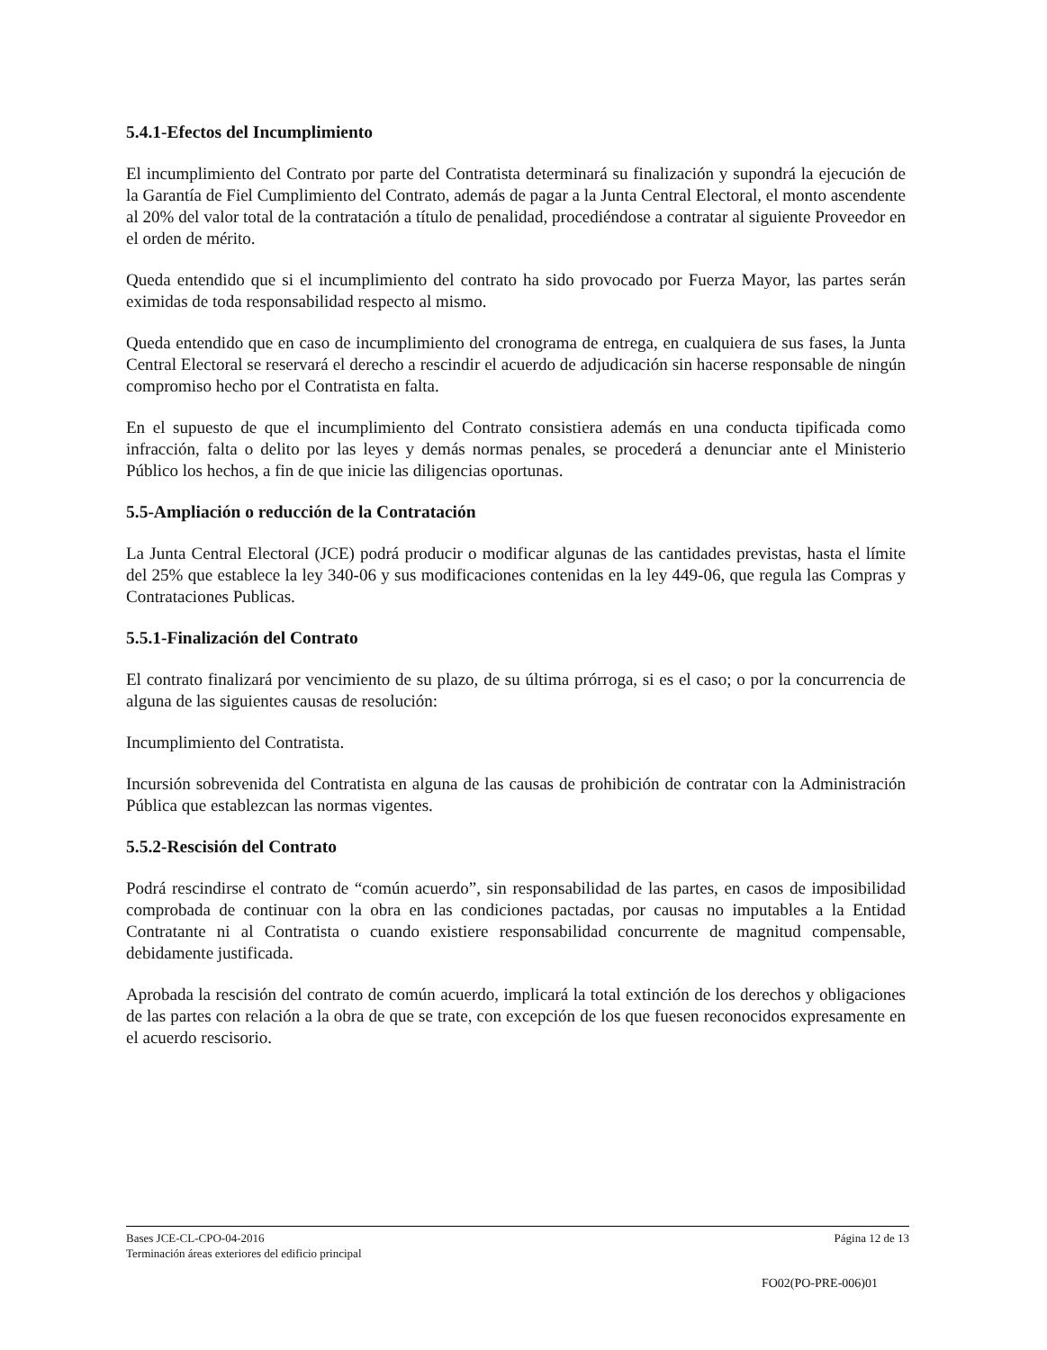5.4.1-Efectos del Incumplimiento
El incumplimiento del Contrato por parte del Contratista determinará su finalización y supondrá la ejecución de la Garantía de Fiel Cumplimiento del Contrato, además de pagar a la Junta Central Electoral, el monto ascendente al 20% del valor total de la contratación a título de penalidad, procediéndose a contratar al siguiente Proveedor en el orden de mérito.
Queda entendido que si el incumplimiento del contrato ha sido provocado por Fuerza Mayor, las partes serán eximidas de toda responsabilidad respecto al mismo.
Queda entendido que en caso de incumplimiento del cronograma de entrega, en cualquiera de sus fases, la Junta Central Electoral se reservará el derecho a rescindir el acuerdo de adjudicación sin hacerse responsable de ningún compromiso hecho por el Contratista en falta.
En el supuesto de que el incumplimiento del Contrato consistiera además en una conducta tipificada como infracción, falta o delito por las leyes y demás normas penales, se procederá a denunciar ante el Ministerio Público los hechos, a fin de que inicie las diligencias oportunas.
5.5-Ampliación o reducción de la Contratación
La Junta Central Electoral (JCE) podrá producir o modificar algunas de las cantidades previstas, hasta el límite del 25% que establece la ley 340-06 y sus modificaciones contenidas en la ley 449-06, que regula las Compras y Contrataciones Publicas.
5.5.1-Finalización del Contrato
El contrato finalizará por vencimiento de su plazo, de su última prórroga, si es el caso; o por la concurrencia de alguna de las siguientes causas de resolución:
Incumplimiento del Contratista.
Incursión sobrevenida del Contratista en alguna de las causas de prohibición de contratar con la Administración Pública que establezcan las normas vigentes.
5.5.2-Rescisión del Contrato
Podrá rescindirse el contrato de “común acuerdo”, sin responsabilidad de las partes, en casos de imposibilidad comprobada de continuar con la obra en las condiciones pactadas, por causas no imputables a la Entidad Contratante ni al Contratista o cuando existiere responsabilidad concurrente de magnitud compensable, debidamente justificada.
Aprobada la rescisión del contrato de común acuerdo, implicará la total extinción de los derechos y obligaciones de las partes con relación a la obra de que se trate, con excepción de los que fuesen reconocidos expresamente en el acuerdo rescisorio.
Bases JCE-CL-CPO-04-2016 Página 12 de 13
Terminación áreas exteriores del edificio principal
FO02(PO-PRE-006)01